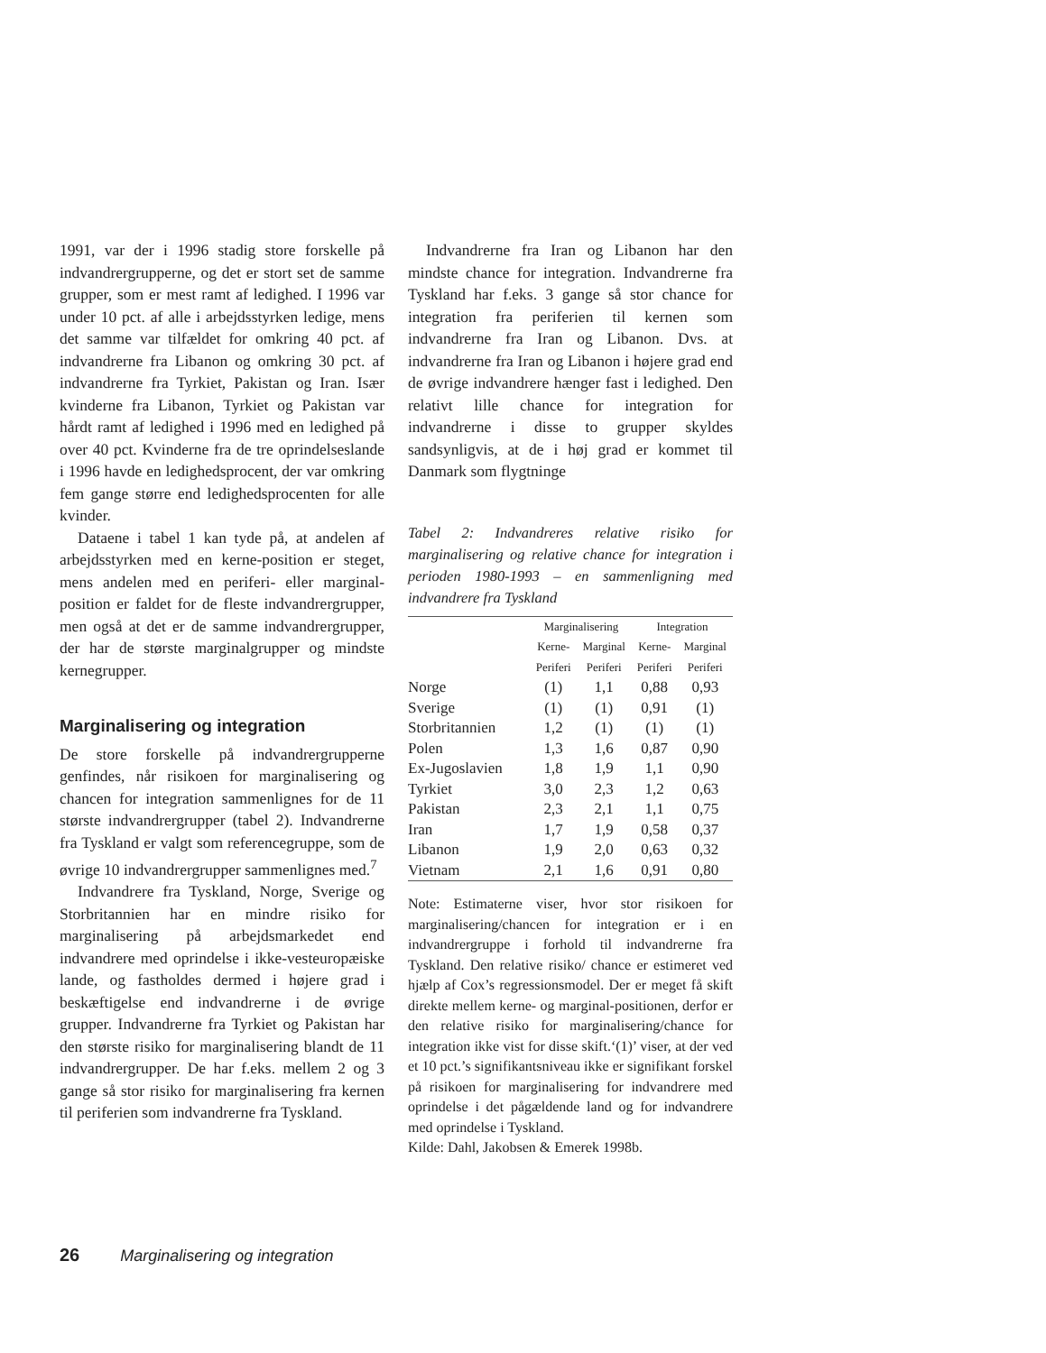1991, var der i 1996 stadig store forskelle på indvandrergrupperne, og det er stort set de samme grupper, som er mest ramt af ledighed. I 1996 var under 10 pct. af alle i arbejdsstyrken ledige, mens det samme var tilfældet for omkring 40 pct. af indvandrerne fra Libanon og omkring 30 pct. af indvandrerne fra Tyrkiet, Pakistan og Iran. Især kvinderne fra Libanon, Tyrkiet og Pakistan var hårdt ramt af ledighed i 1996 med en ledighed på over 40 pct. Kvinderne fra de tre oprindelseslande i 1996 havde en ledighedsprocent, der var omkring fem gange større end ledighedsprocenten for alle kvinder.
Dataene i tabel 1 kan tyde på, at andelen af arbejdsstyrken med en kerne-position er steget, mens andelen med en periferi- eller marginal-position er faldet for de fleste indvandrergrupper, men også at det er de samme indvandrergrupper, der har de største marginalgrupper og mindste kernegrupper.
Marginalisering og integration
De store forskelle på indvandrergrupperne genfindes, når risikoen for marginalisering og chancen for integration sammenlignes for de 11 største indvandrergrupper (tabel 2). Indvandrerne fra Tyskland er valgt som referencegruppe, som de øvrige 10 indvandrergrupper sammenlignes med.<sup>7</sup>
Indvandrere fra Tyskland, Norge, Sverige og Storbritannien har en mindre risiko for marginalisering på arbejdsmarkedet end indvandrere med oprindelse i ikke-vesteuropæiske lande, og fastholdes dermed i højere grad i beskæftigelse end indvandrerne i de øvrige grupper. Indvandrerne fra Tyrkiet og Pakistan har den største risiko for marginalisering blandt de 11 indvandrergrupper. De har f.eks. mellem 2 og 3 gange så stor risiko for marginalisering fra kernen til periferien som indvandrerne fra Tyskland.
Indvandrerne fra Iran og Libanon har den mindste chance for integration. Indvandrerne fra Tyskland har f.eks. 3 gange så stor chance for integration fra periferien til kernen som indvandrerne fra Iran og Libanon. Dvs. at indvandrerne fra Iran og Libanon i højere grad end de øvrige indvandrere hænger fast i ledighed. Den relativt lille chance for integration for indvandrerne i disse to grupper skyldes sandsynligvis, at de i høj grad er kommet til Danmark som flygtninge
Tabel 2: Indvandreres relative risiko for marginalisering og relative chance for integration i perioden 1980-1993 – en sammenligning med indvandrere fra Tyskland
| | Marginalisering | | Integration | |
| --- | --- | --- | --- | --- |
| | Kerne- | Marginal | Kerne- | Marginal |
| | Periferi | Periferi | Periferi | Periferi |
| Norge | (1) | 1,1 | 0,88 | 0,93 |
| Sverige | (1) | (1) | 0,91 | (1) |
| Storbritannien | 1,2 | (1) | (1) | (1) |
| Polen | 1,3 | 1,6 | 0,87 | 0,90 |
| Ex-Jugoslavien | 1,8 | 1,9 | 1,1 | 0,90 |
| Tyrkiet | 3,0 | 2,3 | 1,2 | 0,63 |
| Pakistan | 2,3 | 2,1 | 1,1 | 0,75 |
| Iran | 1,7 | 1,9 | 0,58 | 0,37 |
| Libanon | 1,9 | 2,0 | 0,63 | 0,32 |
| Vietnam | 2,1 | 1,6 | 0,91 | 0,80 |
Note: Estimaterne viser, hvor stor risikoen for marginalisering/chancen for integration er i en indvandrergruppe i forhold til indvandrerne fra Tyskland. Den relative risiko/ chance er estimeret ved hjælp af Cox’s regressionsmodel. Der er meget få skift direkte mellem kerne- og marginal-positionen, derfor er den relative risiko for marginalisering/chance for integration ikke vist for disse skift.‘(1)’ viser, at der ved et 10 pct.’s signifikantsniveau ikke er signifikant forskel på risikoen for marginalisering for indvandrere med oprindelse i det pågældende land og for indvandrere med oprindelse i Tyskland.
Kilde: Dahl, Jakobsen & Emerek 1998b.
26 Marginalisering og integration